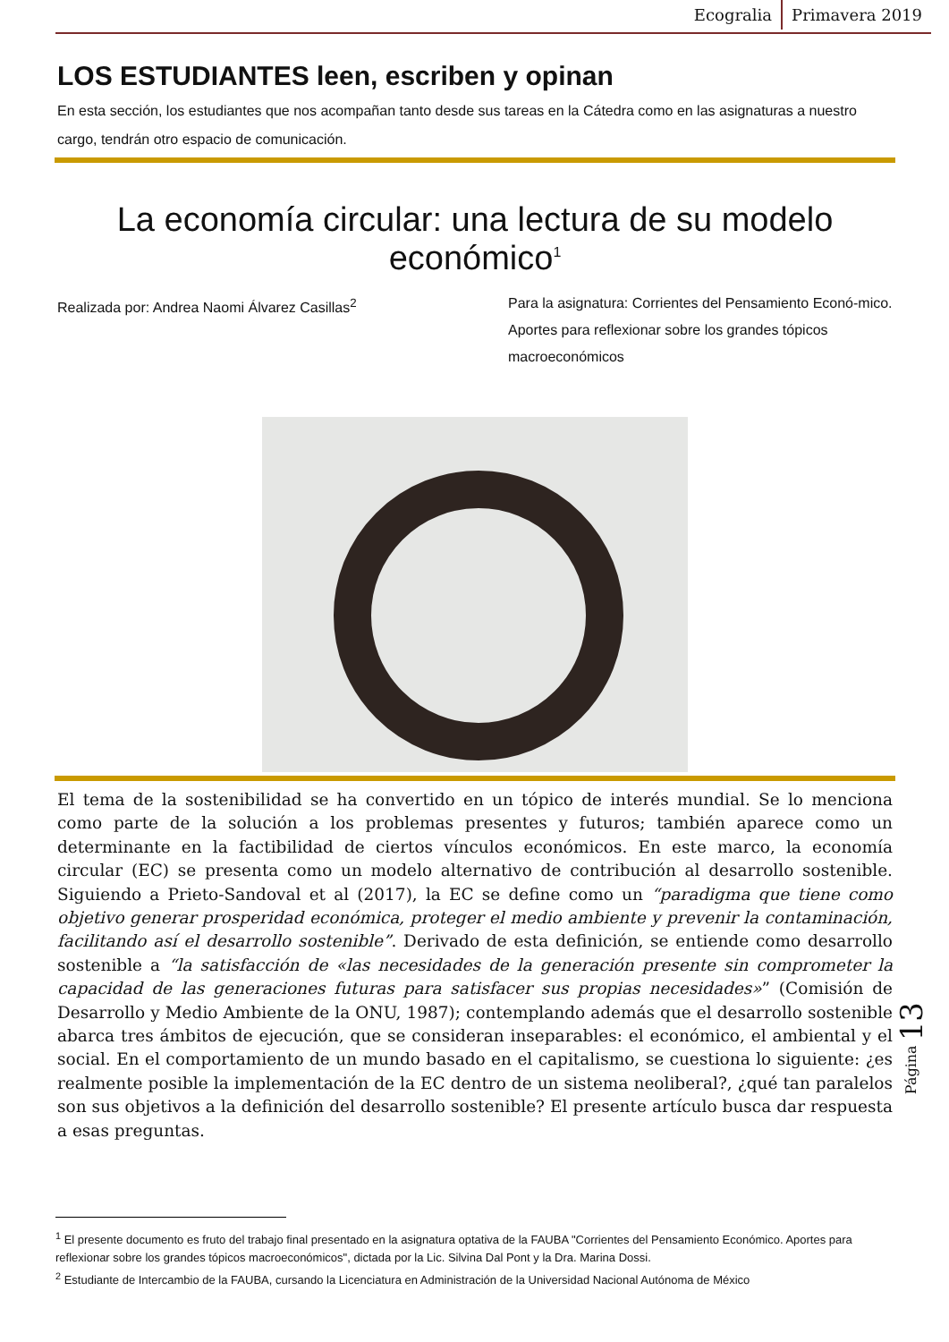Ecogralia Primavera 2019
LOS ESTUDIANTES leen, escriben y opinan
En esta sección, los estudiantes que nos acompañan tanto desde sus tareas en la Cátedra como en las asignaturas a nuestro cargo, tendrán otro espacio de comunicación.
La economía circular: una lectura de su modelo económico<sup>1</sup>
Realizada por: Andrea Naomi Álvarez Casillas<sup>2</sup>
Para la asignatura: Corrientes del Pensamiento Econó-mico. Aportes para reflexionar sobre los grandes tópicos macroeconómicos
El tema de la sostenibilidad se ha convertido en un tópico de interés mundial. Se lo menciona como parte de la solución a los problemas presentes y futuros; también aparece como un determinante en la factibilidad de ciertos vínculos económicos. En este marco, la economía circular (EC) se presenta como un modelo alternativo de contribución al desarrollo sostenible. Siguiendo a Prieto-Sandoval et al (2017), la EC se define como un “paradigma que tiene como objetivo generar prosperidad económica, proteger el medio ambiente y prevenir la contaminación, facilitando así el desarrollo sostenible”. Derivado de esta definición, se entiende como desarrollo sostenible a “la satisfacción de «las necesidades de la generación presente sin comprometer la capacidad de las generaciones futuras para satisfacer sus propias necesidades»” (Comisión de Desarrollo y Medio Ambiente de la ONU, 1987); contemplando además que el desarrollo sostenible abarca tres ámbitos de ejecución, que se consideran inseparables: el económico, el ambiental y el social. En el comportamiento de un mundo basado en el capitalismo, se cuestiona lo siguiente: ¿es realmente posible la implementación de la EC dentro de un sistema neoliberal?, ¿qué tan paralelos son sus objetivos a la definición del desarrollo sostenible? El presente artículo busca dar respuesta a esas preguntas.
Página 13
<sup>1</sup> El presente documento es fruto del trabajo final presentado en la asignatura optativa de la FAUBA "Corrientes del Pensamiento Económico. Aportes para reflexionar sobre los grandes tópicos macroeconómicos", dictada por la Lic. Silvina Dal Pont y la Dra. Marina Dossi.
<sup>2</sup> Estudiante de Intercambio de la FAUBA, cursando la Licenciatura en Administración de la Universidad Nacional Autónoma de México